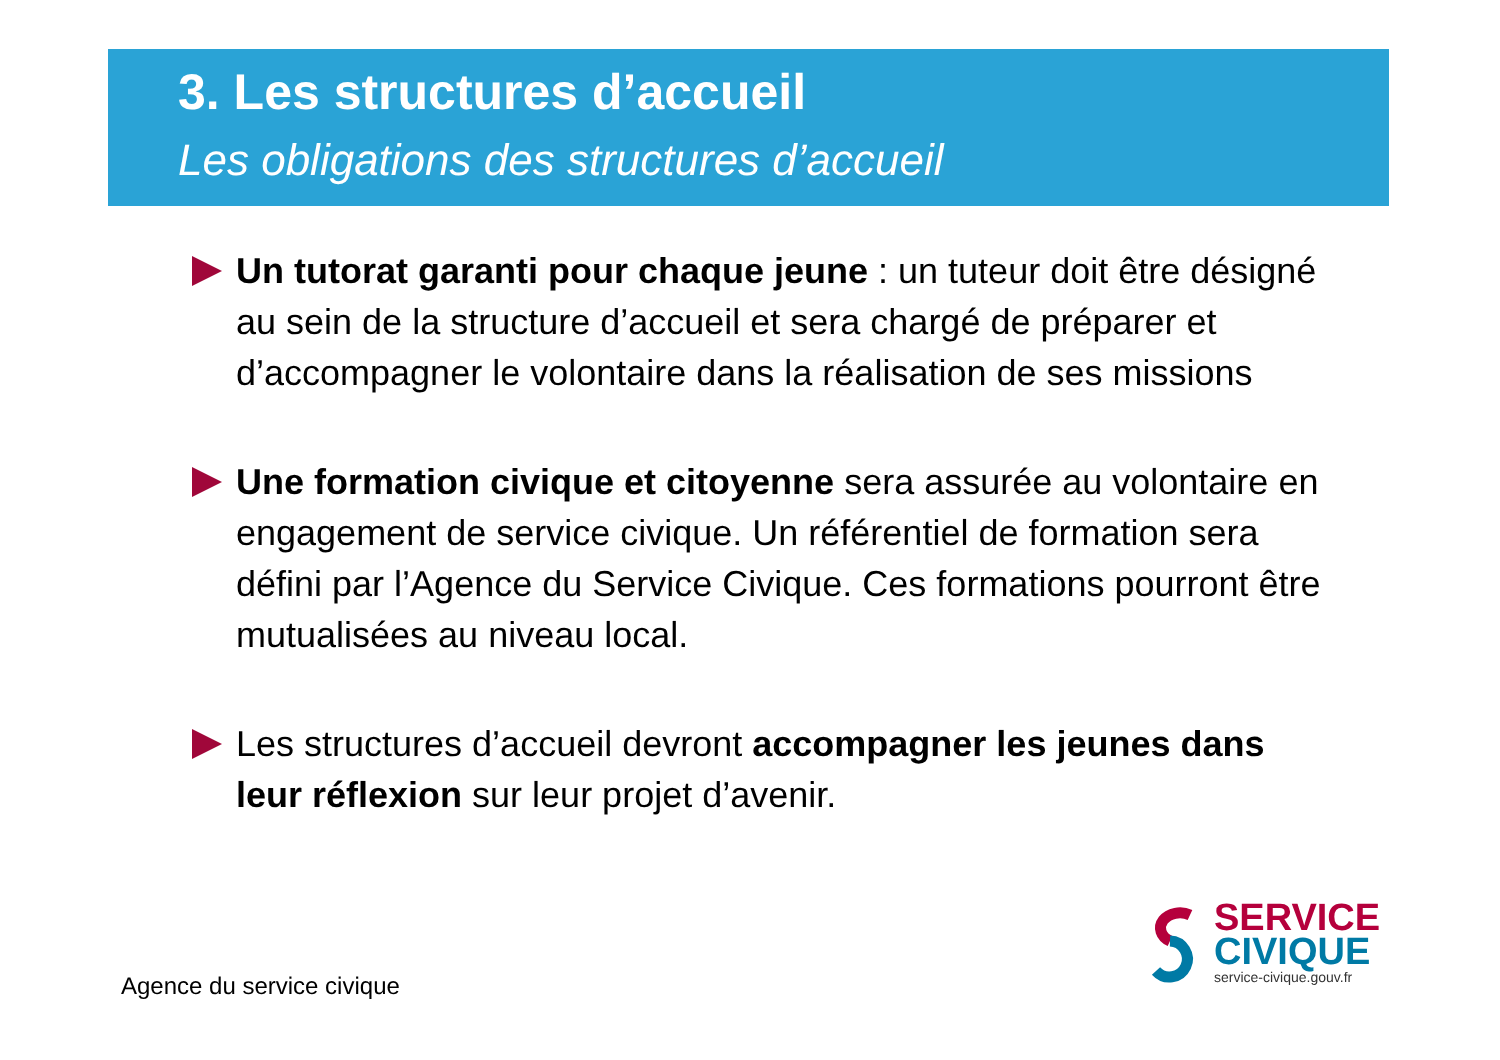3. Les structures d’accueil
Les obligations des structures d’accueil
Un tutorat garanti pour chaque jeune : un tuteur doit être désigné au sein de la structure d’accueil et sera chargé de préparer et d’accompagner le volontaire dans la réalisation de ses missions
Une formation civique et citoyenne sera assurée au volontaire en engagement de service civique. Un référentiel de formation sera défini par l’Agence du Service Civique. Ces formations pourront être mutualisées au niveau local.
Les structures d’accueil devront accompagner les jeunes dans leur réflexion sur leur projet d’avenir.
Agence du service civique
SERVICE
CIVIQUE
service-civique.gouv.fr